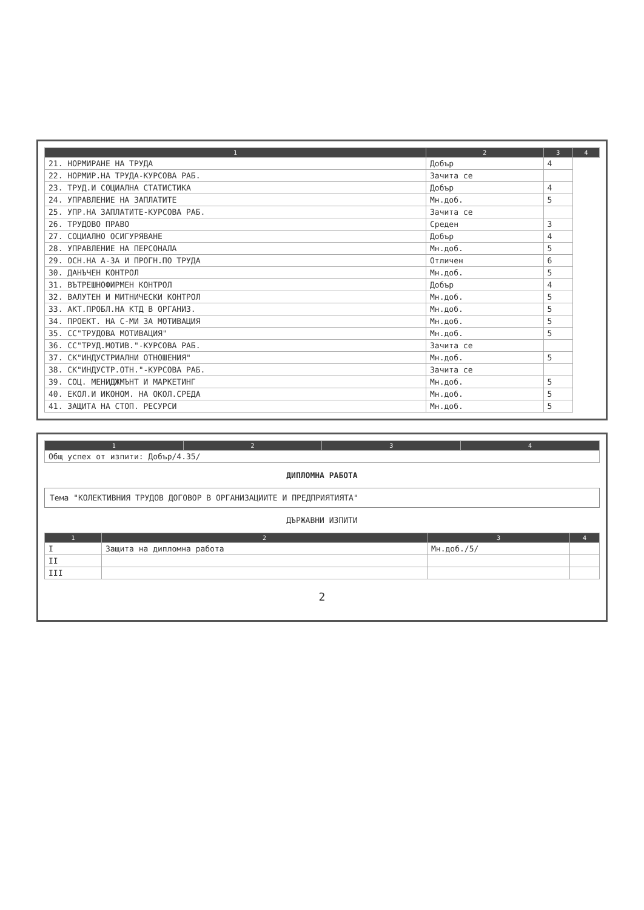| 1 | 2 | 3 | 4 |
| --- | --- | --- | --- |
| 21. НОРМИРАНЕ НА ТРУДА | Добър | 4 | |
| 22. НОРМИР.НА ТРУДА-КУРСОВА РАБ. | Зачита се | | |
| 23. ТРУД.И СОЦИАЛНА СТАТИСТИКА | Добър | 4 | |
| 24. УПРАВЛЕНИЕ НА ЗАПЛАТИТЕ | Мн.доб. | 5 | |
| 25. УПР.НА ЗАПЛАТИТЕ-КУРСОВА РАБ. | Зачита се | | |
| 26. ТРУДОВО ПРАВО | Среден | 3 | |
| 27. СОЦИАЛНО ОСИГУРЯВАНЕ | Добър | 4 | |
| 28. УПРАВЛЕНИЕ НА ПЕРСОНАЛА | Мн.доб. | 5 | |
| 29. ОСН.НА А-ЗА И ПРОГН.ПО ТРУДА | Отличен | 6 | |
| 30. ДАНЪЧЕН КОНТРОЛ | Мн.доб. | 5 | |
| 31. ВЪТРЕШНОФИРМЕН КОНТРОЛ | Добър | 4 | |
| 32. ВАЛУТЕН И МИТНИЧЕСКИ КОНТРОЛ | Мн.доб. | 5 | |
| 33. АКТ.ПРОБЛ.НА КТД В ОРГАНИЗ. | Мн.доб. | 5 | |
| 34. ПРОЕКТ. НА С-МИ ЗА МОТИВАЦИЯ | Мн.доб. | 5 | |
| 35. СС"ТРУДОВА МОТИВАЦИЯ" | Мн.доб. | 5 | |
| 36. СС"ТРУД.МОТИВ."-КУРСОВА РАБ. | Зачита се | | |
| 37. СК"ИНДУСТРИАЛНИ ОТНОШЕНИЯ" | Мн.доб. | 5 | |
| 38. СК"ИНДУСТР.ОТН."-КУРСОВА РАБ. | Зачита се | | |
| 39. СОЦ. МЕНИДЖМЪНТ И МАРКЕТИНГ | Мн.доб. | 5 | |
| 40. ЕКОЛ.И ИКОНОМ. НА ОКОЛ.СРЕДА | Мн.доб. | 5 | |
| 41. ЗАЩИТА НА СТОП. РЕСУРСИ | Мн.доб. | 5 | |
| 1 | 2 | 3 | 4 |
| --- | --- | --- | --- |
| Общ успех от изпити: Добър/4.35/ | | | |
ДИПЛОМНА РАБОТА
Тема "КОЛЕКТИВНИЯ ТРУДОВ ДОГОВОР В ОРГАНИЗАЦИИТЕ И ПРЕДПРИЯТИЯТА"
ДЪРЖАВНИ ИЗПИТИ
| 1 | 2 | 3 | 4 |
| --- | --- | --- | --- |
| I | Защита на дипломна работа | Мн.доб./5/ | |
| II | | | |
| III | | | |
2